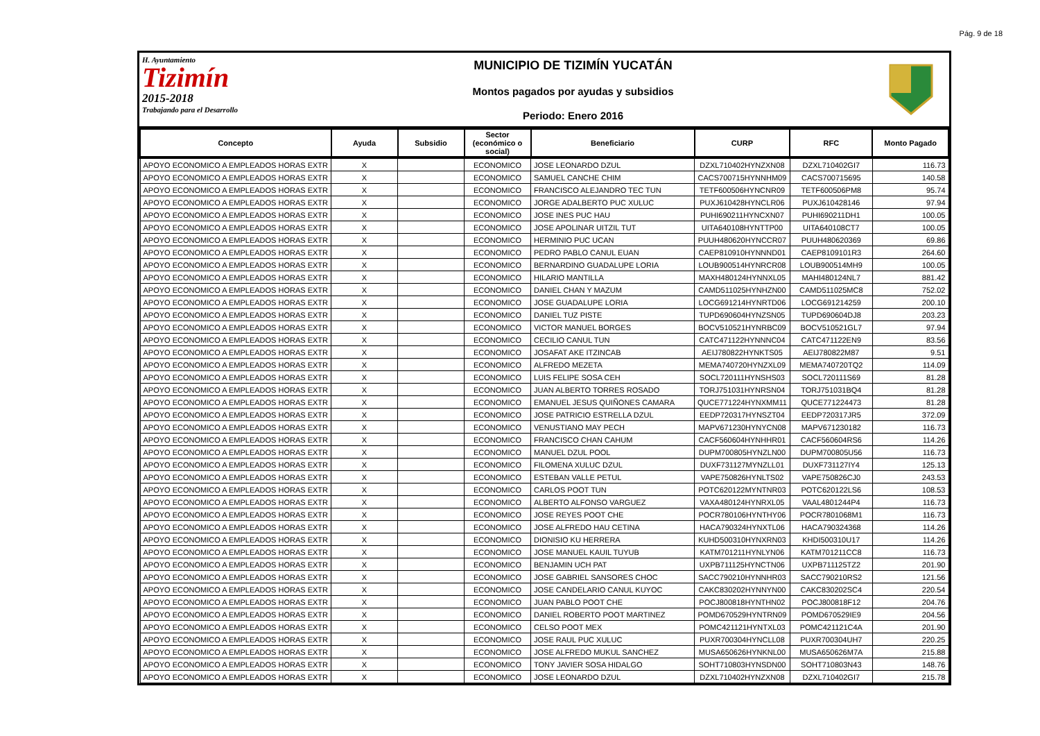Pág. 9 de 18
H. Ayuntamiento
Tizimín
2015-2018
Trabajando para el Desarrollo
MUNICIPIO DE TIZIMÍN YUCATÁN
Montos pagados por ayudas y subsidios
Periodo: Enero 2016
| Concepto | Ayuda | Subsidio | Sector (económico o social) | Beneficiario | CURP | RFC | Monto Pagado |
| --- | --- | --- | --- | --- | --- | --- | --- |
| APOYO ECONOMICO A EMPLEADOS HORAS EXTR | X | | ECONOMICO | JOSE LEONARDO DZUL | DZXL710402HYNZXN08 | DZXL710402GI7 | 116.73 |
| APOYO ECONOMICO A EMPLEADOS HORAS EXTR | X | | ECONOMICO | SAMUEL CANCHE CHIM | CACS700715HYNNHM09 | CACS700715695 | 140.58 |
| APOYO ECONOMICO A EMPLEADOS HORAS EXTR | X | | ECONOMICO | FRANCISCO ALEJANDRO TEC TUN | TETF600506HYNCNR09 | TETF600506PM8 | 95.74 |
| APOYO ECONOMICO A EMPLEADOS HORAS EXTR | X | | ECONOMICO | JORGE ADALBERTO PUC XULUC | PUXJ610428HYNCLR06 | PUXJ610428146 | 97.94 |
| APOYO ECONOMICO A EMPLEADOS HORAS EXTR | X | | ECONOMICO | JOSE INES PUC HAU | PUHI690211HYNCXN07 | PUHI690211DH1 | 100.05 |
| APOYO ECONOMICO A EMPLEADOS HORAS EXTR | X | | ECONOMICO | JOSE APOLINAR UITZIL TUT | UITA640108HYNTTP00 | UITA640108CT7 | 100.05 |
| APOYO ECONOMICO A EMPLEADOS HORAS EXTR | X | | ECONOMICO | HERMINIO PUC UCAN | PUUH480620HYNCCR07 | PUUH480620369 | 69.86 |
| APOYO ECONOMICO A EMPLEADOS HORAS EXTR | X | | ECONOMICO | PEDRO PABLO CANUL EUAN | CAEP810910HYNNND01 | CAEP8109101R3 | 264.60 |
| APOYO ECONOMICO A EMPLEADOS HORAS EXTR | X | | ECONOMICO | BERNARDINO GUADALUPE LORIA | LOUB900514HYNRCR08 | LOUB900514MH9 | 100.05 |
| APOYO ECONOMICO A EMPLEADOS HORAS EXTR | X | | ECONOMICO | HILARIO MANTILLA | MAXH480124HYNNXL05 | MAHI480124NL7 | 881.42 |
| APOYO ECONOMICO A EMPLEADOS HORAS EXTR | X | | ECONOMICO | DANIEL CHAN Y MAZUM | CAMD511025HYNHZN00 | CAMD511025MC8 | 752.02 |
| APOYO ECONOMICO A EMPLEADOS HORAS EXTR | X | | ECONOMICO | JOSE GUADALUPE LORIA | LOCG691214HYNRTD06 | LOCG691214259 | 200.10 |
| APOYO ECONOMICO A EMPLEADOS HORAS EXTR | X | | ECONOMICO | DANIEL TUZ PISTE | TUPD690604HYNZSN05 | TUPD690604DJ8 | 203.23 |
| APOYO ECONOMICO A EMPLEADOS HORAS EXTR | X | | ECONOMICO | VICTOR MANUEL BORGES | BOCV510521HYNRBC09 | BOCV510521GL7 | 97.94 |
| APOYO ECONOMICO A EMPLEADOS HORAS EXTR | X | | ECONOMICO | CECILIO CANUL TUN | CATC471122HYNNNC04 | CATC471122EN9 | 83.56 |
| APOYO ECONOMICO A EMPLEADOS HORAS EXTR | X | | ECONOMICO | JOSAFAT AKE ITZINCAB | AEIJ780822HYNKTS05 | AEIJ780822M87 | 9.51 |
| APOYO ECONOMICO A EMPLEADOS HORAS EXTR | X | | ECONOMICO | ALFREDO MEZETA | MEMA740720HYNZXL09 | MEMA740720TQ2 | 114.09 |
| APOYO ECONOMICO A EMPLEADOS HORAS EXTR | X | | ECONOMICO | LUIS FELIPE SOSA CEH | SOCL720111HYNSHS03 | SOCL720111S69 | 81.28 |
| APOYO ECONOMICO A EMPLEADOS HORAS EXTR | X | | ECONOMICO | JUAN ALBERTO TORRES ROSADO | TORJ751031HYNRSN04 | TORJ751031BQ4 | 81.28 |
| APOYO ECONOMICO A EMPLEADOS HORAS EXTR | X | | ECONOMICO | EMANUEL JESUS QUIÑONES CAMARA | QUCE771224HYNXMM11 | QUCE771224473 | 81.28 |
| APOYO ECONOMICO A EMPLEADOS HORAS EXTR | X | | ECONOMICO | JOSE PATRICIO ESTRELLA DZUL | EEDP720317HYNSZT04 | EEDP720317JR5 | 372.09 |
| APOYO ECONOMICO A EMPLEADOS HORAS EXTR | X | | ECONOMICO | VENUSTIANO MAY PECH | MAPV671230HYNYCN08 | MAPV671230182 | 116.73 |
| APOYO ECONOMICO A EMPLEADOS HORAS EXTR | X | | ECONOMICO | FRANCISCO CHAN CAHUM | CACF560604HYNHHR01 | CACF560604RS6 | 114.26 |
| APOYO ECONOMICO A EMPLEADOS HORAS EXTR | X | | ECONOMICO | MANUEL DZUL POOL | DUPM700805HYNZLN00 | DUPM700805U56 | 116.73 |
| APOYO ECONOMICO A EMPLEADOS HORAS EXTR | X | | ECONOMICO | FILOMENA XULUC DZUL | DUXF731127MYNZLL01 | DUXF731127IY4 | 125.13 |
| APOYO ECONOMICO A EMPLEADOS HORAS EXTR | X | | ECONOMICO | ESTEBAN VALLE PETUL | VAPE750826HYNLTS02 | VAPE750826CJ0 | 243.53 |
| APOYO ECONOMICO A EMPLEADOS HORAS EXTR | X | | ECONOMICO | CARLOS POOT TUN | POTC620122MYNTNR03 | POTC620122LS6 | 108.53 |
| APOYO ECONOMICO A EMPLEADOS HORAS EXTR | X | | ECONOMICO | ALBERTO ALFONSO VARGUEZ | VAXA480124HYNRXL05 | VAAL4801244P4 | 116.73 |
| APOYO ECONOMICO A EMPLEADOS HORAS EXTR | X | | ECONOMICO | JOSE REYES POOT CHE | POCR780106HYNTHY06 | POCR7801068M1 | 116.73 |
| APOYO ECONOMICO A EMPLEADOS HORAS EXTR | X | | ECONOMICO | JOSE ALFREDO HAU CETINA | HACA790324HYNXTL06 | HACA790324368 | 114.26 |
| APOYO ECONOMICO A EMPLEADOS HORAS EXTR | X | | ECONOMICO | DIONISIO KU HERRERA | KUHD500310HYNXRN03 | KHDI500310U17 | 114.26 |
| APOYO ECONOMICO A EMPLEADOS HORAS EXTR | X | | ECONOMICO | JOSE MANUEL KAUIL TUYUB | KATM701211HYNLYN06 | KATM701211CC8 | 116.73 |
| APOYO ECONOMICO A EMPLEADOS HORAS EXTR | X | | ECONOMICO | BENJAMIN UCH PAT | UXPB711125HYNCTN06 | UXPB711125TZ2 | 201.90 |
| APOYO ECONOMICO A EMPLEADOS HORAS EXTR | X | | ECONOMICO | JOSE GABRIEL SANSORES CHOC | SACC790210HYNNHR03 | SACC790210RS2 | 121.56 |
| APOYO ECONOMICO A EMPLEADOS HORAS EXTR | X | | ECONOMICO | JOSE CANDELARIO CANUL KUYOC | CAKC830202HYNNYN00 | CAKC830202SC4 | 220.54 |
| APOYO ECONOMICO A EMPLEADOS HORAS EXTR | X | | ECONOMICO | JUAN PABLO POOT CHE | POCJ800818HYNTHN02 | POCJ800818F12 | 204.76 |
| APOYO ECONOMICO A EMPLEADOS HORAS EXTR | X | | ECONOMICO | DANIEL ROBERTO POOT MARTINEZ | POMD670529HYNTRN09 | POMD670529IE9 | 204.56 |
| APOYO ECONOMICO A EMPLEADOS HORAS EXTR | X | | ECONOMICO | CELSO POOT MEX | POMC421121HYNTXL03 | POMC421121C4A | 201.90 |
| APOYO ECONOMICO A EMPLEADOS HORAS EXTR | X | | ECONOMICO | JOSE RAUL PUC XULUC | PUXR700304HYNCLL08 | PUXR700304UH7 | 220.25 |
| APOYO ECONOMICO A EMPLEADOS HORAS EXTR | X | | ECONOMICO | JOSE ALFREDO MUKUL SANCHEZ | MUSA650626HYNKNL00 | MUSA650626M7A | 215.88 |
| APOYO ECONOMICO A EMPLEADOS HORAS EXTR | X | | ECONOMICO | TONY JAVIER SOSA HIDALGO | SOHT710803HYNSDN00 | SOHT710803N43 | 148.76 |
| APOYO ECONOMICO A EMPLEADOS HORAS EXTR | X | | ECONOMICO | JOSE LEONARDO DZUL | DZXL710402HYNZXN08 | DZXL710402GI7 | 215.78 |